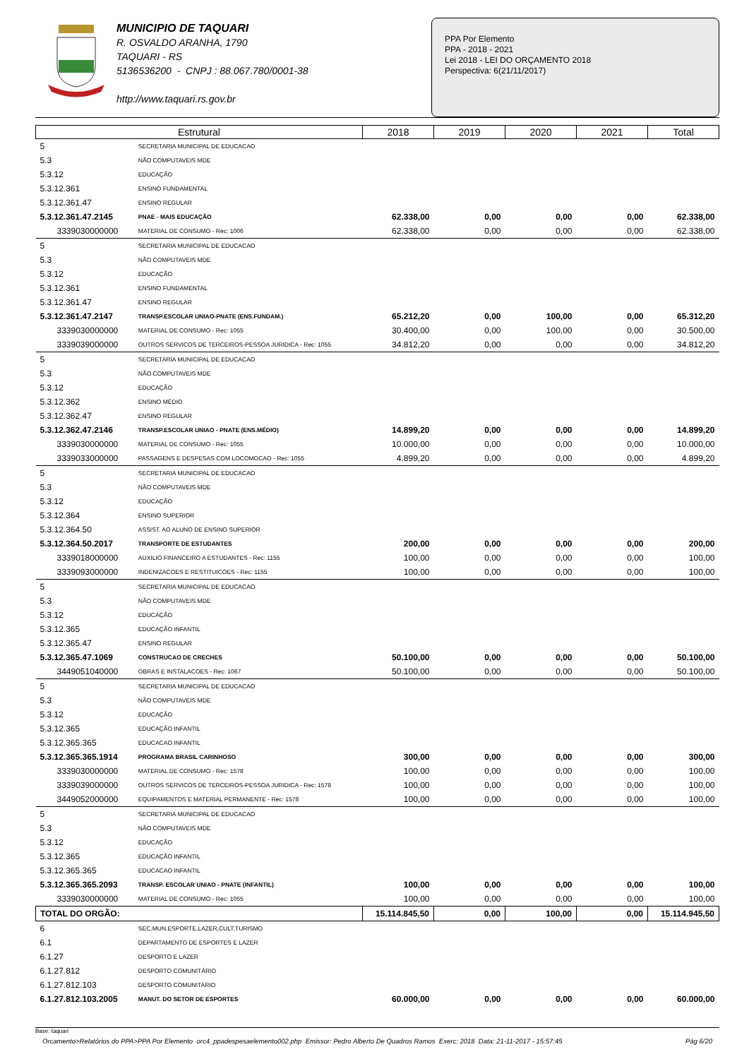MUNICIPIO DE TAQUARI
R. OSVALDO ARANHA, 1790
TAQUARI - RS
5136536200 - CNPJ : 88.067.780/0001-38
http://www.taquari.rs.gov.br
PPA Por Elemento
PPA - 2018 - 2021
Lei 2018 - LEI DO ORÇAMENTO 2018
Perspectiva: 6(21/11/2017)
| Estrutural | | 2018 | 2019 | 2020 | 2021 | Total |
| --- | --- | --- | --- | --- | --- | --- |
| 5 | SECRETARIA MUNICIPAL DE EDUCACAO | | | | | |
| 5.3 | NÃO COMPUTAVEIS MDE | | | | | |
| 5.3.12 | EDUCAÇÃO | | | | | |
| 5.3.12.361 | ENSINO FUNDAMENTAL | | | | | |
| 5.3.12.361.47 | ENSINO REGULAR | | | | | |
| 5.3.12.361.47.2145 | PNAE - MAIS EDUCAÇÃO | 62.338,00 | 0,00 | 0,00 | 0,00 | 62.338,00 |
| 3339030000000 | MATERIAL DE CONSUMO - Rec: 1006 | 62.338,00 | 0,00 | 0,00 | 0,00 | 62.338,00 |
| 5 | SECRETARIA MUNICIPAL DE EDUCACAO | | | | | |
| 5.3 | NÃO COMPUTAVEIS MDE | | | | | |
| 5.3.12 | EDUCAÇÃO | | | | | |
| 5.3.12.361 | ENSINO FUNDAMENTAL | | | | | |
| 5.3.12.361.47 | ENSINO REGULAR | | | | | |
| 5.3.12.361.47.2147 | TRANSP.ESCOLAR UNIAO-PNATE (ENS.FUNDAM.) | 65.212,20 | 0,00 | 100,00 | 0,00 | 65.312,20 |
| 3339030000000 | MATERIAL DE CONSUMO - Rec: 1055 | 30.400,00 | 0,00 | 100,00 | 0,00 | 30.500,00 |
| 3339039000000 | OUTROS SERVICOS DE TERCEIROS-PESSOA JURIDICA - Rec: 1055 | 34.812,20 | 0,00 | 0,00 | 0,00 | 34.812,20 |
| 5 | SECRETARIA MUNICIPAL DE EDUCACAO | | | | | |
| 5.3 | NÃO COMPUTAVEIS MDE | | | | | |
| 5.3.12 | EDUCAÇÃO | | | | | |
| 5.3.12.362 | ENSINO MÉDIO | | | | | |
| 5.3.12.362.47 | ENSINO REGULAR | | | | | |
| 5.3.12.362.47.2146 | TRANSP.ESCOLAR UNIAO - PNATE (ENS.MÉDIO) | 14.899,20 | 0,00 | 0,00 | 0,00 | 14.899,20 |
| 3339030000000 | MATERIAL DE CONSUMO - Rec: 1055 | 10.000,00 | 0,00 | 0,00 | 0,00 | 10.000,00 |
| 3339033000000 | PASSAGENS E DESPESAS COM LOCOMOCAO - Rec: 1055 | 4.899,20 | 0,00 | 0,00 | 0,00 | 4.899,20 |
| 5 | SECRETARIA MUNICIPAL DE EDUCACAO | | | | | |
| 5.3 | NÃO COMPUTAVEIS MDE | | | | | |
| 5.3.12 | EDUCAÇÃO | | | | | |
| 5.3.12.364 | ENSINO SUPERIOR | | | | | |
| 5.3.12.364.50 | ASSIST. AO ALUNO DE ENSINO SUPERIOR | | | | | |
| 5.3.12.364.50.2017 | TRANSPORTE DE ESTUDANTES | 200,00 | 0,00 | 0,00 | 0,00 | 200,00 |
| 3339018000000 | AUXILIO FINANCEIRO A ESTUDANTES - Rec: 1155 | 100,00 | 0,00 | 0,00 | 0,00 | 100,00 |
| 3339093000000 | INDENIZACOES E RESTITUICOES - Rec: 1155 | 100,00 | 0,00 | 0,00 | 0,00 | 100,00 |
| 5 | SECRETARIA MUNICIPAL DE EDUCACAO | | | | | |
| 5.3 | NÃO COMPUTAVEIS MDE | | | | | |
| 5.3.12 | EDUCAÇÃO | | | | | |
| 5.3.12.365 | EDUCAÇÃO INFANTIL | | | | | |
| 5.3.12.365.47 | ENSINO REGULAR | | | | | |
| 5.3.12.365.47.1069 | CONSTRUCAO DE CRECHES | 50.100,00 | 0,00 | 0,00 | 0,00 | 50.100,00 |
| 3449051040000 | OBRAS E INSTALACOES - Rec: 1067 | 50.100,00 | 0,00 | 0,00 | 0,00 | 50.100,00 |
| 5 | SECRETARIA MUNICIPAL DE EDUCACAO | | | | | |
| 5.3 | NÃO COMPUTAVEIS MDE | | | | | |
| 5.3.12 | EDUCAÇÃO | | | | | |
| 5.3.12.365 | EDUCAÇÃO INFANTIL | | | | | |
| 5.3.12.365.365 | EDUCACAO INFANTIL | | | | | |
| 5.3.12.365.365.1914 | PROGRAMA BRASIL CARINHOSO | 300,00 | 0,00 | 0,00 | 0,00 | 300,00 |
| 3339030000000 | MATERIAL DE CONSUMO - Rec: 1578 | 100,00 | 0,00 | 0,00 | 0,00 | 100,00 |
| 3339039000000 | OUTROS SERVICOS DE TERCEIROS-PESSOA JURIDICA - Rec: 1578 | 100,00 | 0,00 | 0,00 | 0,00 | 100,00 |
| 3449052000000 | EQUIPAMENTOS E MATERIAL PERMANENTE - Rec: 1578 | 100,00 | 0,00 | 0,00 | 0,00 | 100,00 |
| 5 | SECRETARIA MUNICIPAL DE EDUCACAO | | | | | |
| 5.3 | NÃO COMPUTAVEIS MDE | | | | | |
| 5.3.12 | EDUCAÇÃO | | | | | |
| 5.3.12.365 | EDUCAÇÃO INFANTIL | | | | | |
| 5.3.12.365.365 | EDUCACAO INFANTIL | | | | | |
| 5.3.12.365.365.2093 | TRANSP. ESCOLAR UNIAO - PNATE (INFANTIL) | 100,00 | 0,00 | 0,00 | 0,00 | 100,00 |
| 3339030000000 | MATERIAL DE CONSUMO - Rec: 1055 | 100,00 | 0,00 | 0,00 | 0,00 | 100,00 |
| TOTAL DO ORGÃO: | | 15.114.845,50 | 0,00 | 100,00 | 0,00 | 15.114.945,50 |
| 6 | SEC.MUN.ESPORTE,LAZER,CULT.TURISMO | | | | | |
| 6.1 | DEPARTAMENTO DE ESPORTES E LAZER | | | | | |
| 6.1.27 | DESPORTO E LAZER | | | | | |
| 6.1.27.812 | DESPORTO COMUNITÁRIO | | | | | |
| 6.1.27.812.103 | DESPORTO COMUNITARIO | | | | | |
| 6.1.27.812.103.2005 | MANUT. DO SETOR DE ESPORTES | 60.000,00 | 0,00 | 0,00 | 0,00 | 60.000,00 |
Base: taquari
Orcamento>Relatórios do PPA>PPA Por Elemento orc4_ppadespesaelemento002.php Emissor: Pedro Alberto De Quadros Ramos Exerc: 2018 Data: 21-11-2017 - 15:57:45 Pág 6/20